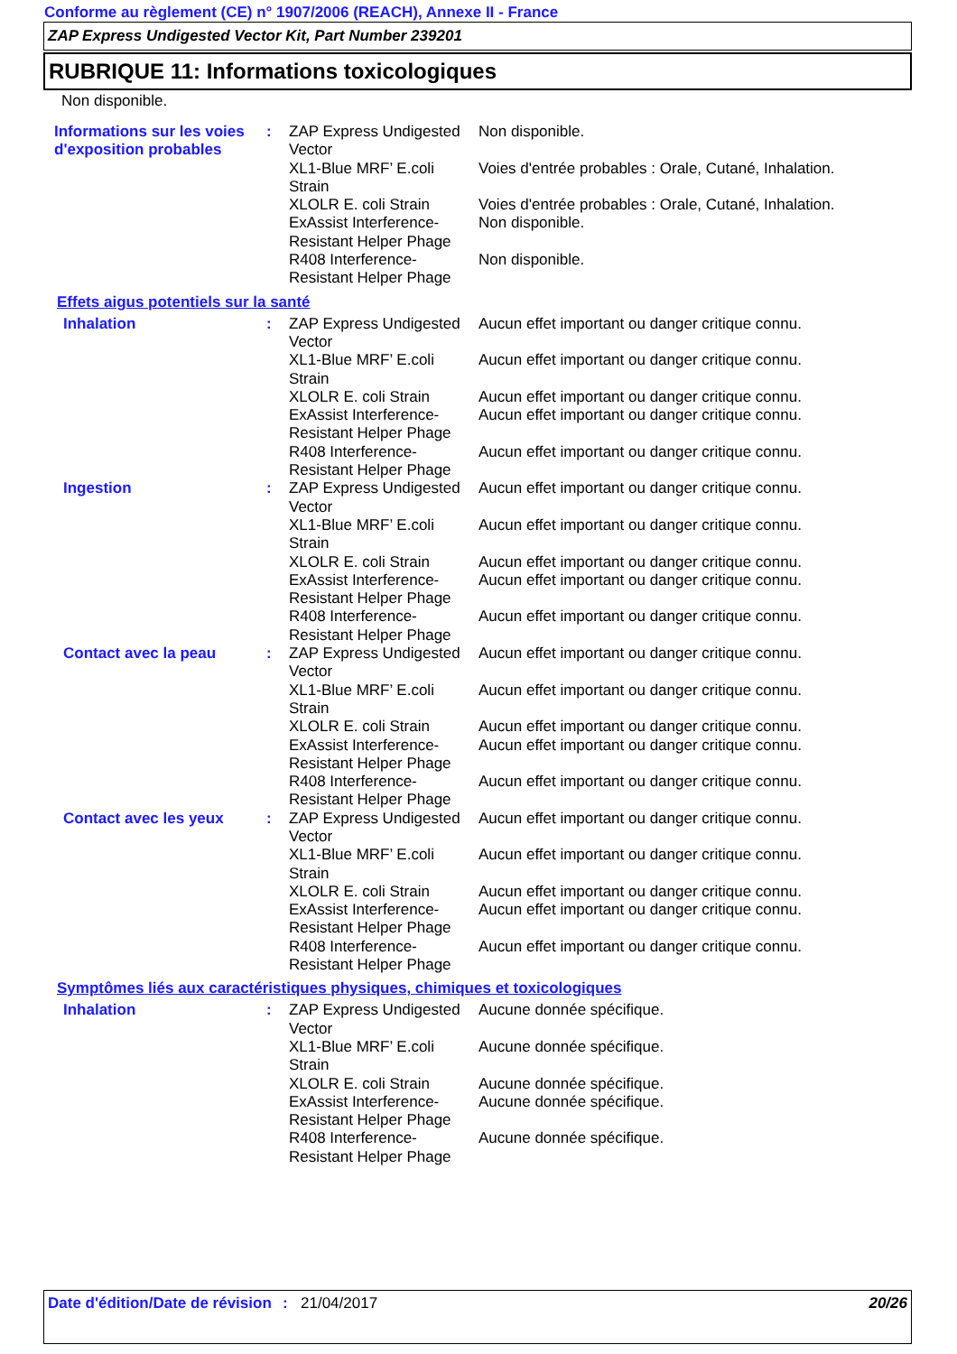Conforme au règlement (CE) n° 1907/2006 (REACH), Annexe II - France
ZAP Express Undigested Vector Kit, Part Number 239201
RUBRIQUE 11: Informations toxicologiques
Non disponible.
| Informations sur les voies d'exposition probables | : | ZAP Express Undigested Vector | Non disponible. |
| | | XL1-Blue MRF’ E.coli Strain | Voies d'entrée probables : Orale, Cutané, Inhalation. |
| | | XLOLR E. coli Strain | Voies d'entrée probables : Orale, Cutané, Inhalation. |
| | | ExAssist Interference-Resistant Helper Phage | Non disponible. |
| | | R408 Interference-Resistant Helper Phage | Non disponible. |
Effets aigus potentiels sur la santé
| Inhalation | : | ZAP Express Undigested Vector | Aucun effet important ou danger critique connu. |
| | | XL1-Blue MRF’ E.coli Strain | Aucun effet important ou danger critique connu. |
| | | XLOLR E. coli Strain | Aucun effet important ou danger critique connu. |
| | | ExAssist Interference-Resistant Helper Phage | Aucun effet important ou danger critique connu. |
| | | R408 Interference-Resistant Helper Phage | Aucun effet important ou danger critique connu. |
| Ingestion | : | ZAP Express Undigested Vector | Aucun effet important ou danger critique connu. |
| | | XL1-Blue MRF’ E.coli Strain | Aucun effet important ou danger critique connu. |
| | | XLOLR E. coli Strain | Aucun effet important ou danger critique connu. |
| | | ExAssist Interference-Resistant Helper Phage | Aucun effet important ou danger critique connu. |
| | | R408 Interference-Resistant Helper Phage | Aucun effet important ou danger critique connu. |
| Contact avec la peau | : | ZAP Express Undigested Vector | Aucun effet important ou danger critique connu. |
| | | XL1-Blue MRF’ E.coli Strain | Aucun effet important ou danger critique connu. |
| | | XLOLR E. coli Strain | Aucun effet important ou danger critique connu. |
| | | ExAssist Interference-Resistant Helper Phage | Aucun effet important ou danger critique connu. |
| | | R408 Interference-Resistant Helper Phage | Aucun effet important ou danger critique connu. |
| Contact avec les yeux | : | ZAP Express Undigested Vector | Aucun effet important ou danger critique connu. |
| | | XL1-Blue MRF’ E.coli Strain | Aucun effet important ou danger critique connu. |
| | | XLOLR E. coli Strain | Aucun effet important ou danger critique connu. |
| | | ExAssist Interference-Resistant Helper Phage | Aucun effet important ou danger critique connu. |
| | | R408 Interference-Resistant Helper Phage | Aucun effet important ou danger critique connu. |
Symptômes liés aux caractéristiques physiques, chimiques et toxicologiques
| Inhalation | : | ZAP Express Undigested Vector | Aucune donnée spécifique. |
| | | XL1-Blue MRF’ E.coli Strain | Aucune donnée spécifique. |
| | | XLOLR E. coli Strain | Aucune donnée spécifique. |
| | | ExAssist Interference-Resistant Helper Phage | Aucune donnée spécifique. |
| | | R408 Interference-Resistant Helper Phage | Aucune donnée spécifique. |
Date d'édition/Date de révision
: 21/04/2017 20/26